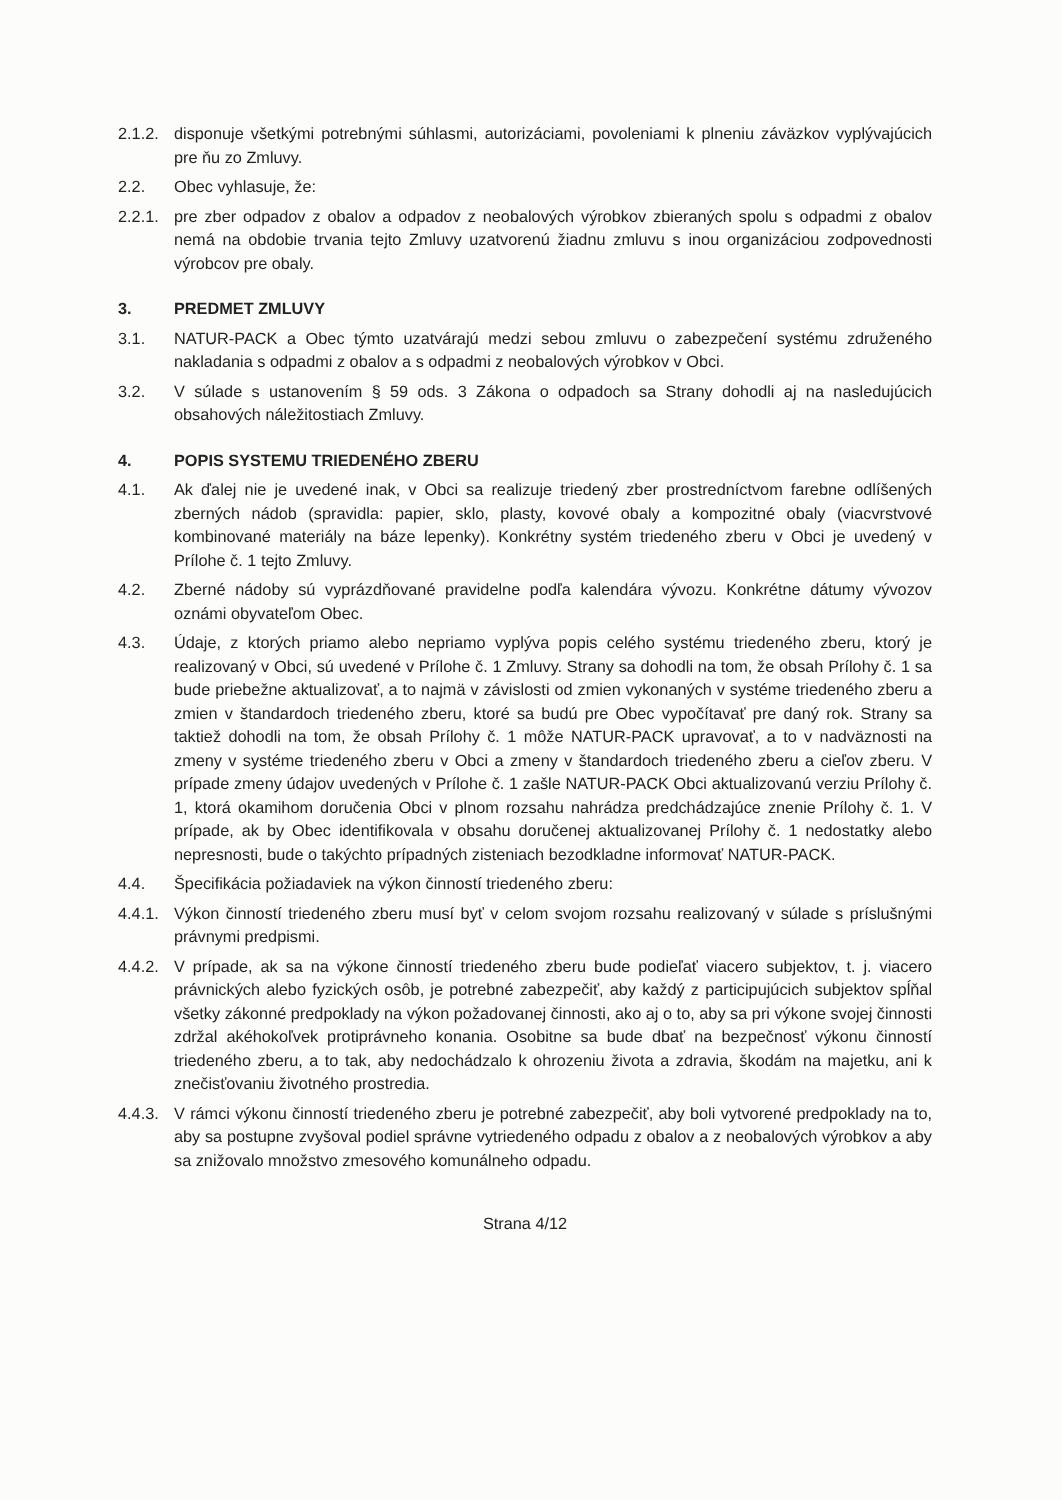2.1.2. disponuje všetkými potrebnými súhlasmi, autorizáciami, povoleniami k plneniu záväzkov vyplývajúcich pre ňu zo Zmluvy.
2.2. Obec vyhlasuje, že:
2.2.1. pre zber odpadov z obalov a odpadov z neobalových výrobkov zbieraných spolu s odpadmi z obalov nemá na obdobie trvania tejto Zmluvy uzatvorenú žiadnu zmluvu s inou organizáciou zodpovednosti výrobcov pre obaly.
3. PREDMET ZMLUVY
3.1. NATUR-PACK a Obec týmto uzatvárajú medzi sebou zmluvu o zabezpečení systému združeného nakladania s odpadmi z obalov a s odpadmi z neobalových výrobkov v Obci.
3.2. V súlade s ustanovením § 59 ods. 3 Zákona o odpadoch sa Strany dohodli aj na nasledujúcich obsahových náležitostiach Zmluvy.
4. POPIS SYSTEMU TRIEDENÉHO ZBERU
4.1. Ak ďalej nie je uvedené inak, v Obci sa realizuje triedený zber prostredníctvom farebne odlíšených zberných nádob (spravidla: papier, sklo, plasty, kovové obaly a kompozitné obaly (viacvrstvové kombinované materiály na báze lepenky). Konkrétny systém triedeného zberu v Obci je uvedený v Prílohe č. 1 tejto Zmluvy.
4.2. Zberné nádoby sú vyprázdňované pravidelne podľa kalendára vývozu. Konkrétne dátumy vývozov oznámi obyvateľom Obec.
4.3. Údaje, z ktorých priamo alebo nepriamo vyplýva popis celého systému triedeného zberu, ktorý je realizovaný v Obci, sú uvedené v Prílohe č. 1 Zmluvy. Strany sa dohodli na tom, že obsah Prílohy č. 1 sa bude priebežne aktualizovať, a to najmä v závislosti od zmien vykonaných v systéme triedeného zberu a zmien v štandardoch triedeného zberu, ktoré sa budú pre Obec vypočítavať pre daný rok. Strany sa taktiež dohodli na tom, že obsah Prílohy č. 1 môže NATUR-PACK upravovať, a to v nadväznosti na zmeny v systéme triedeného zberu v Obci a zmeny v štandardoch triedeného zberu a cieľov zberu. V prípade zmeny údajov uvedených v Prílohe č. 1 zašle NATUR-PACK Obci aktualizovanú verziu Prílohy č. 1, ktorá okamihom doručenia Obci v plnom rozsahu nahrádza predchádzajúce znenie Prílohy č. 1. V prípade, ak by Obec identifikovala v obsahu doručenej aktualizovanej Prílohy č. 1 nedostatky alebo nepresnosti, bude o takýchto prípadných zisteniach bezodkladne informovať NATUR-PACK.
4.4. Špecifikácia požiadaviek na výkon činností triedeného zberu:
4.4.1. Výkon činností triedeného zberu musí byť v celom svojom rozsahu realizovaný v súlade s príslušnými právnymi predpismi.
4.4.2. V prípade, ak sa na výkone činností triedeného zberu bude podieľať viacero subjektov, t. j. viacero právnických alebo fyzických osôb, je potrebné zabezpečiť, aby každý z participujúcich subjektov spĺňal všetky zákonné predpoklady na výkon požadovanej činnosti, ako aj o to, aby sa pri výkone svojej činnosti zdržal akéhokoľvek protiprávneho konania. Osobitne sa bude dbať na bezpečnosť výkonu činností triedeného zberu, a to tak, aby nedochádzalo k ohrozeniu života a zdravia, škodám na majetku, ani k znečisťovaniu životného prostredia.
4.4.3. V rámci výkonu činností triedeného zberu je potrebné zabezpečiť, aby boli vytvorené predpoklady na to, aby sa postupne zvyšoval podiel správne vytriedeného odpadu z obalov a z neobalových výrobkov a aby sa znižovalo množstvo zmesového komunálneho odpadu.
Strana 4/12